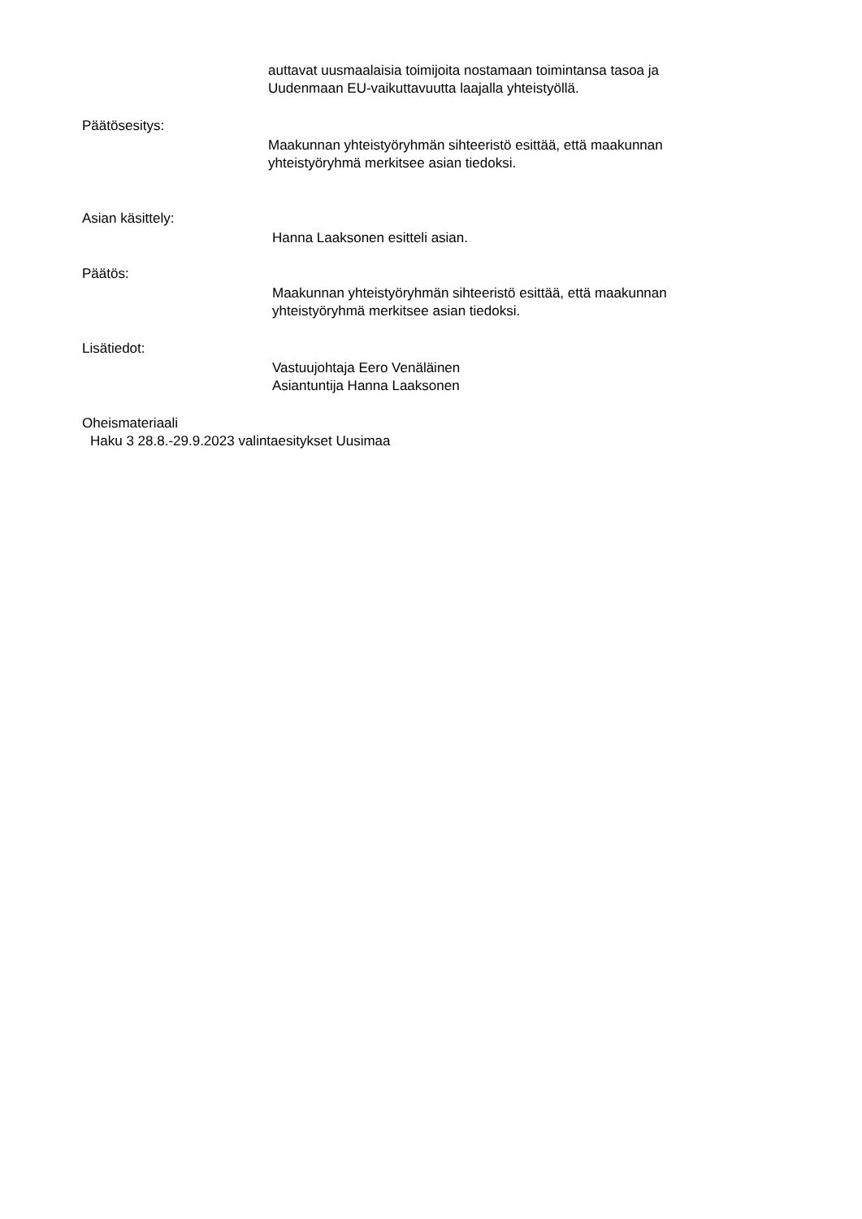auttavat uusmaalaisia toimijoita nostamaan toimintansa tasoa ja
Uudenmaan EU-vaikuttavuutta laajalla yhteistyöllä.
Päätösesitys:
Maakunnan yhteistyöryhmän sihteeristö esittää, että maakunnan
yhteistyöryhmä merkitsee asian tiedoksi.
Asian käsittely:
Hanna Laaksonen esitteli asian.
Päätös:
Maakunnan yhteistyöryhmän sihteeristö esittää, että maakunnan
yhteistyöryhmä merkitsee asian tiedoksi.
Lisätiedot:
Vastuujohtaja Eero Venäläinen
Asiantuntija Hanna Laaksonen
Oheismateriaali
Haku 3 28.8.-29.9.2023 valintaesitykset Uusimaa